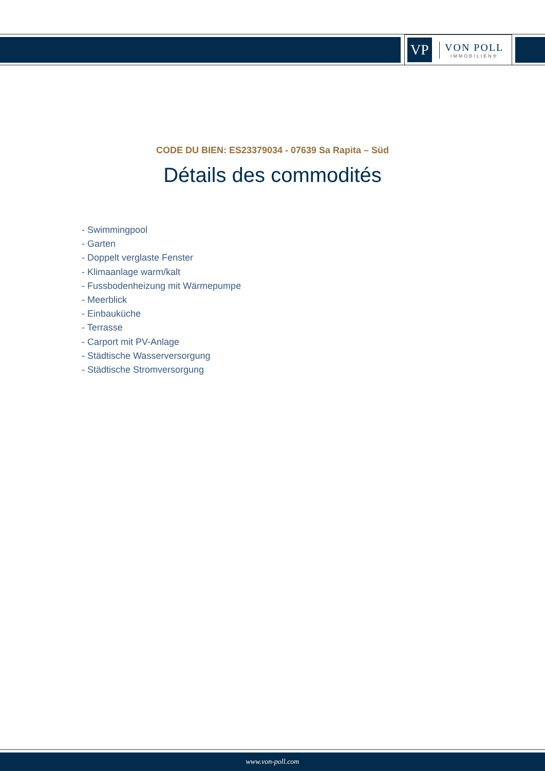VP
VON POLL
IMMOBILIEN®
CODE DU BIEN: ES23379034 - 07639 Sa Rapita – Süd
Détails des commodités
- Swimmingpool
- Garten
- Doppelt verglaste Fenster
- Klimaanlage warm/kalt
- Fussbodenheizung mit Wärmepumpe
- Meerblick
- Einbauküche
- Terrasse
- Carport mit PV-Anlage
- Städtische Wasserversorgung
- Städtische Stromversorgung
www.von-poll.com